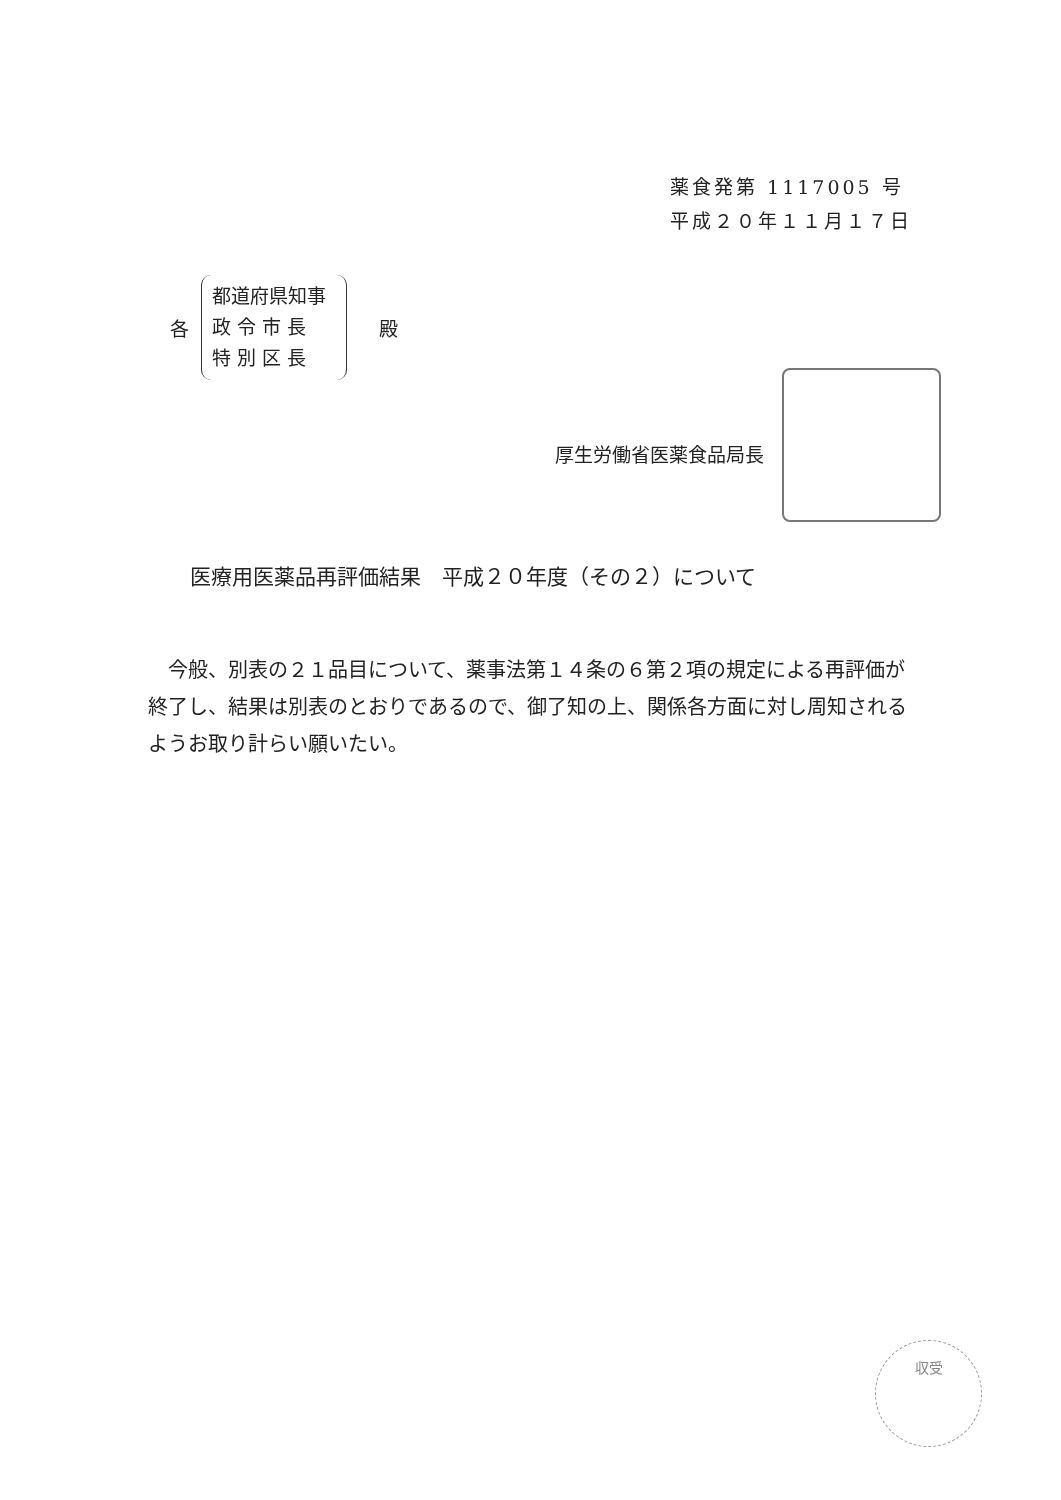薬食発第 1117005 号
平成２０年１１月１７日
各
都道府県知事
政 令 市 長
特 別 区 長
殿
厚生労働省医薬食品局長
医療用医薬品再評価結果　平成２０年度（その２）について
今般、別表の２１品目について、薬事法第１４条の６第２項の規定による再評価が終了し、結果は別表のとおりであるので、御了知の上、関係各方面に対し周知されるようお取り計らい願いたい。
収受